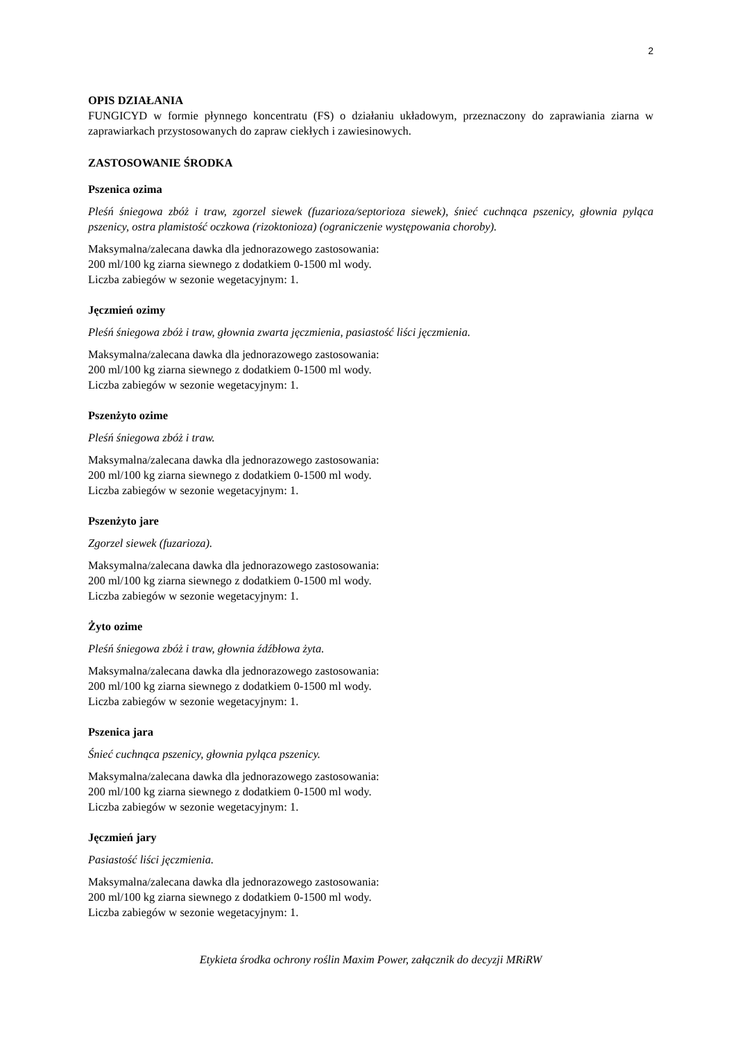2
OPIS DZIAŁANIA
FUNGICYD w formie płynnego koncentratu (FS) o działaniu układowym, przeznaczony do zaprawiania ziarna w zaprawiarkach przystosowanych do zapraw ciekłych i zawiesinowych.
ZASTOSOWANIE ŚRODKA
Pszenica ozima
Pleśń śniegowa zbóż i traw, zgorzel siewek (fuzarioza/septorioza siewek), śnieć cuchnąca pszenicy, głownia pyląca pszenicy, ostra plamistość oczkowa (rizoktonioza) (ograniczenie występowania choroby).
Maksymalna/zalecana dawka dla jednorazowego zastosowania:
200 ml/100 kg ziarna siewnego z dodatkiem 0-1500 ml wody.
Liczba zabiegów w sezonie wegetacyjnym: 1.
Jęczmień ozimy
Pleśń śniegowa zbóż i traw, głownia zwarta jęczmienia, pasiastość liści jęczmienia.
Maksymalna/zalecana dawka dla jednorazowego zastosowania:
200 ml/100 kg ziarna siewnego z dodatkiem 0-1500 ml wody.
Liczba zabiegów w sezonie wegetacyjnym: 1.
Pszenżyto ozime
Pleśń śniegowa zbóż i traw.
Maksymalna/zalecana dawka dla jednorazowego zastosowania:
200 ml/100 kg ziarna siewnego z dodatkiem 0-1500 ml wody.
Liczba zabiegów w sezonie wegetacyjnym: 1.
Pszenżyto jare
Zgorzel siewek (fuzarioza).
Maksymalna/zalecana dawka dla jednorazowego zastosowania:
200 ml/100 kg ziarna siewnego z dodatkiem 0-1500 ml wody.
Liczba zabiegów w sezonie wegetacyjnym: 1.
Żyto ozime
Pleśń śniegowa zbóż i traw, głownia źdźbłowa żyta.
Maksymalna/zalecana dawka dla jednorazowego zastosowania:
200 ml/100 kg ziarna siewnego z dodatkiem 0-1500 ml wody.
Liczba zabiegów w sezonie wegetacyjnym: 1.
Pszenica jara
Śnieć cuchnąca pszenicy, głownia pyląca pszenicy.
Maksymalna/zalecana dawka dla jednorazowego zastosowania:
200 ml/100 kg ziarna siewnego z dodatkiem 0-1500 ml wody.
Liczba zabiegów w sezonie wegetacyjnym: 1.
Jęczmień jary
Pasiastość liści jęczmienia.
Maksymalna/zalecana dawka dla jednorazowego zastosowania:
200 ml/100 kg ziarna siewnego z dodatkiem 0-1500 ml wody.
Liczba zabiegów w sezonie wegetacyjnym: 1.
Etykieta środka ochrony roślin Maxim Power, załącznik do decyzji MRiRW